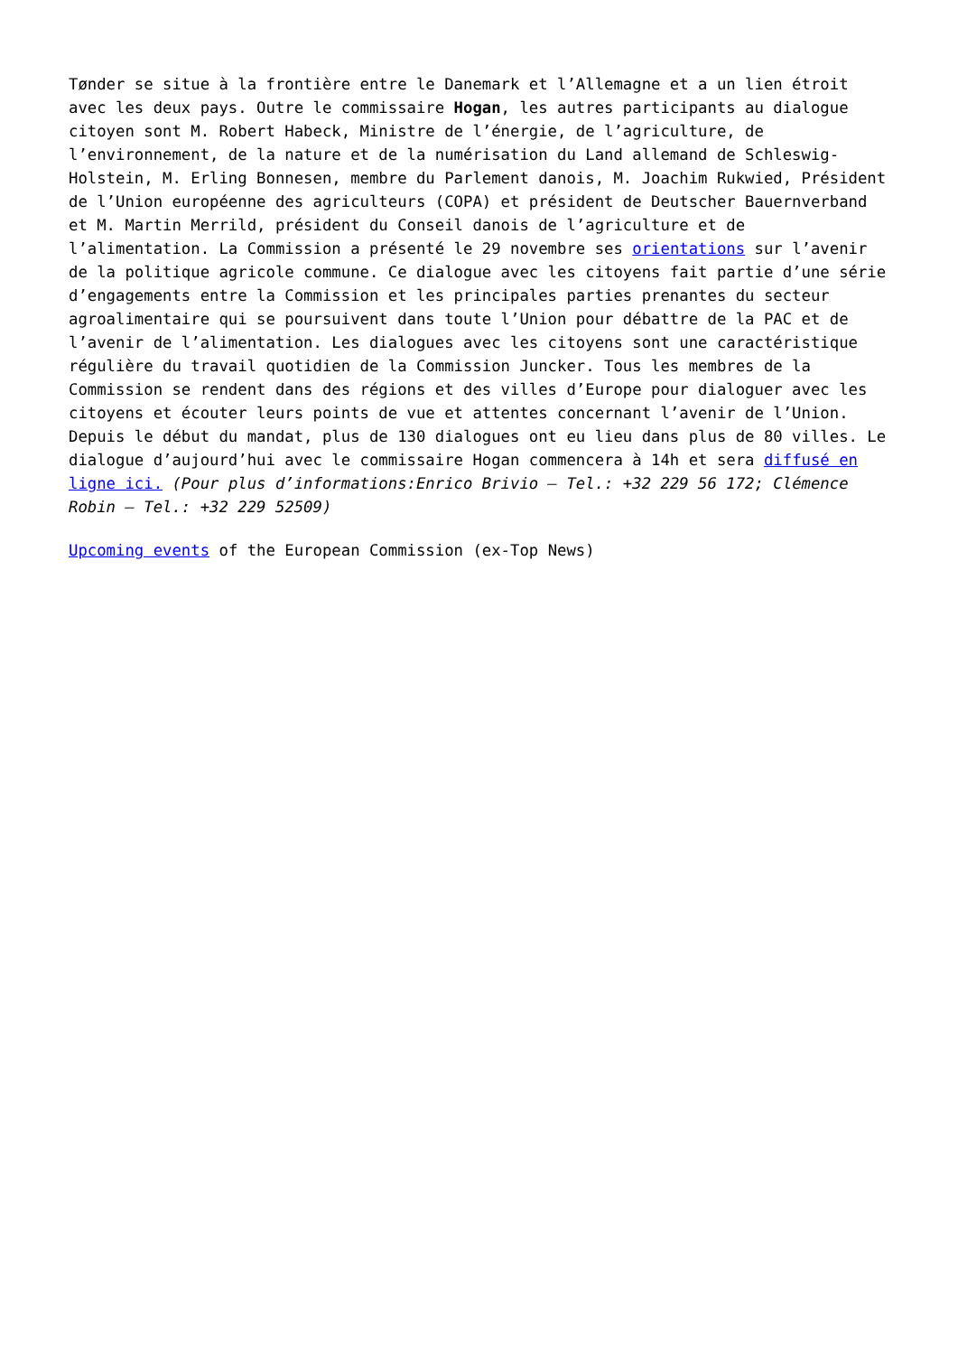Tønder se situe à la frontière entre le Danemark et l’Allemagne et a un lien étroit avec les deux pays. Outre le commissaire Hogan, les autres participants au dialogue citoyen sont M. Robert Habeck, Ministre de l’énergie, de l’agriculture, de l’environnement, de la nature et de la numérisation du Land allemand de Schleswig-Holstein, M. Erling Bonnesen, membre du Parlement danois, M. Joachim Rukwied, Président de l’Union européenne des agriculteurs (COPA) et président de Deutscher Bauernverband et M. Martin Merrild, président du Conseil danois de l’agriculture et de l’alimentation. La Commission a présenté le 29 novembre ses orientations sur l’avenir de la politique agricole commune. Ce dialogue avec les citoyens fait partie d’une série d’engagements entre la Commission et les principales parties prenantes du secteur agroalimentaire qui se poursuivent dans toute l’Union pour débattre de la PAC et de l’avenir de l’alimentation. Les dialogues avec les citoyens sont une caractéristique régulière du travail quotidien de la Commission Juncker. Tous les membres de la Commission se rendent dans des régions et des villes d’Europe pour dialoguer avec les citoyens et écouter leurs points de vue et attentes concernant l’avenir de l’Union. Depuis le début du mandat, plus de 130 dialogues ont eu lieu dans plus de 80 villes. Le dialogue d’aujourd’hui avec le commissaire Hogan commencera à 14h et sera diffusé en ligne ici. (Pour plus d’informations:Enrico Brivio – Tel.: +32 229 56 172; Clémence Robin – Tel.: +32 229 52509)
Upcoming events of the European Commission (ex-Top News)